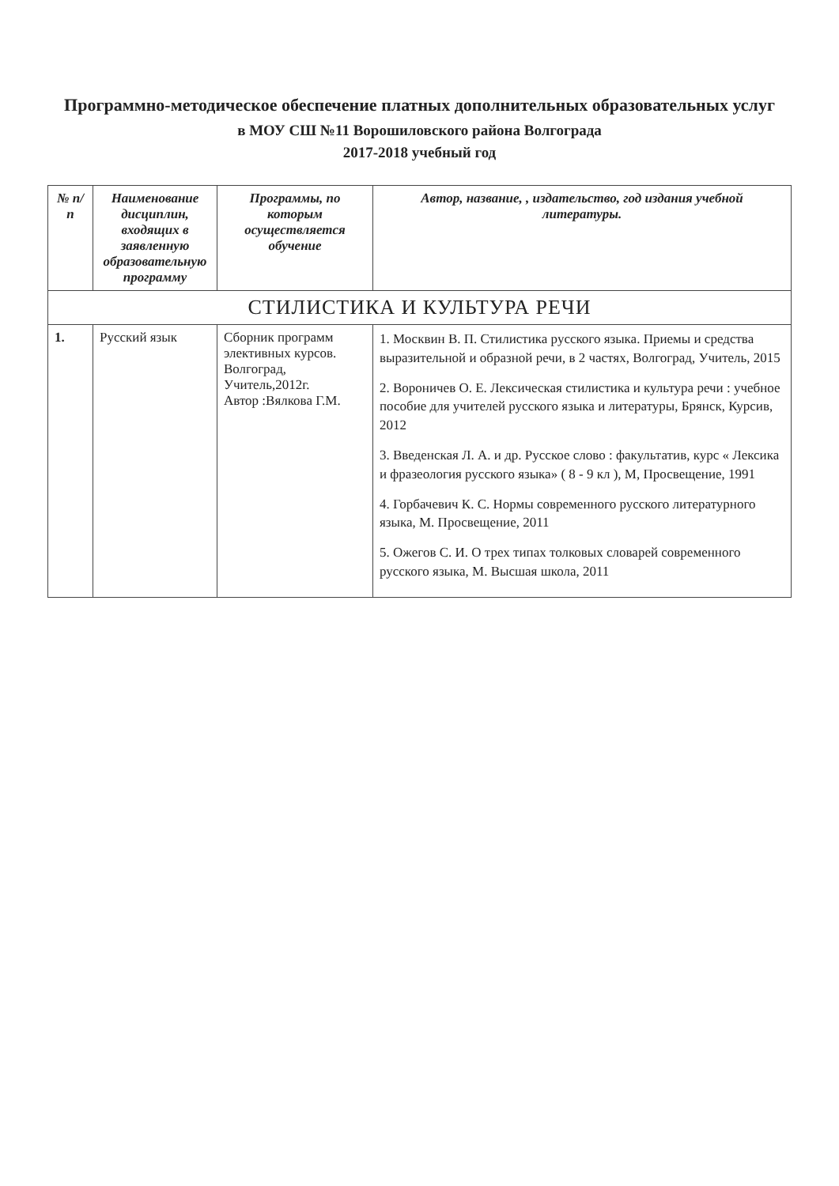Программно-методическое обеспечение платных дополнительных образовательных услуг
в МОУ СШ №11 Ворошиловского района Волгограда
2017-2018 учебный год
| № п/п | Наименование дисциплин, входящих в заявленную образовательную программу | Программы, по которым осуществляется обучение | Автор, название, , издательство, год издания учебной литературы. |
| --- | --- | --- | --- |
| СТИЛИСТИКА И КУЛЬТУРА РЕЧИ | | | |
| 1. | Русский язык | Сборник программ элективных курсов. Волгоград, Учитель,2012г. Автор :Вялкова Г.М. | 1. Москвин В. П. Стилистика русского языка. Приемы и средства выразительной и образной речи, в 2 частях, Волгоград, Учитель, 2015 2. Вороничев О. Е. Лексическая стилистика и культура речи : учебное пособие для учителей русского языка и литературы, Брянск, Курсив, 2012 3. Введенская Л. А. и др. Русское слово : факультатив, курс « Лексика и фразеология русского языка» ( 8 - 9 кл ), М, Просвещение, 1991 4. Горбачевич К. С. Нормы современного русского литературного языка, М. Просвещение, 2011 5. Ожегов С. И. О трех типах толковых словарей современного русского языка, М. Высшая школа, 2011 |